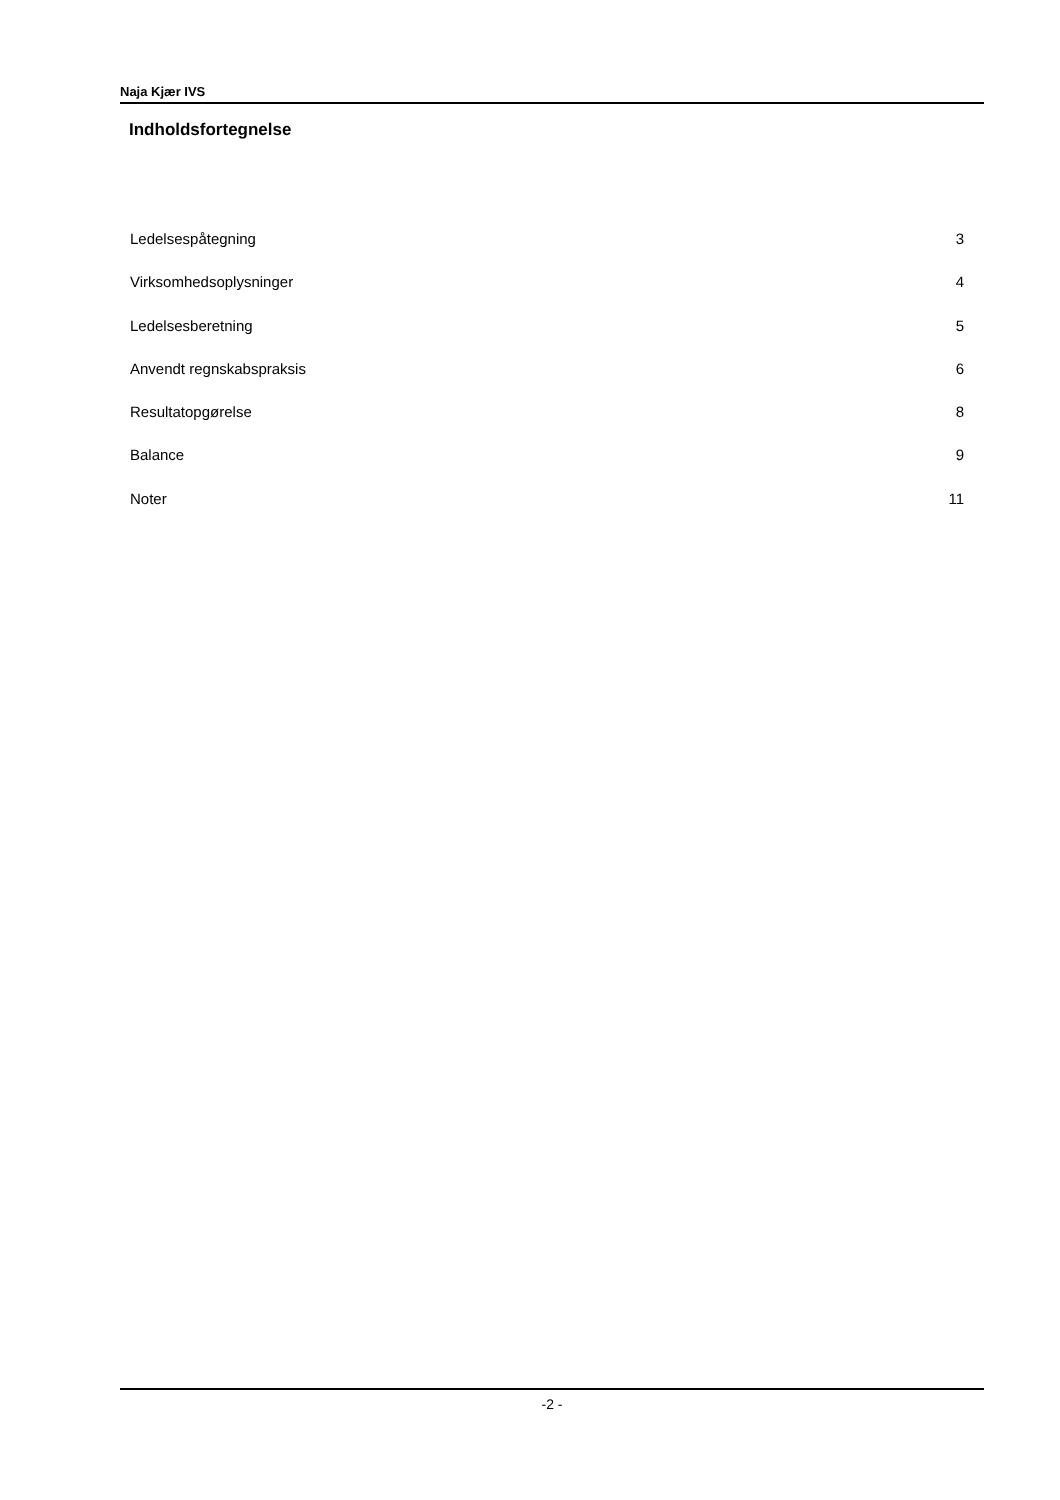Naja Kjær IVS
Indholdsfortegnelse
Ledelsespåtegning 3
Virksomhedsoplysninger 4
Ledelsesberetning 5
Anvendt regnskabspraksis 6
Resultatopgørelse 8
Balance 9
Noter 11
-2 -